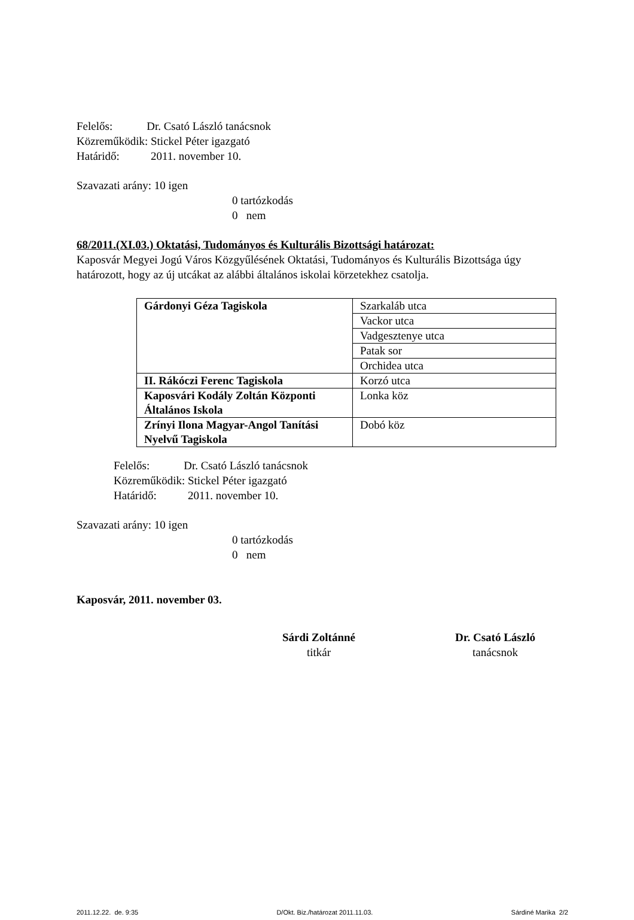Felelős: Dr. Csató László tanácsnok
Közreműködik: Stickel Péter igazgató
Határidő: 2011. november 10.
Szavazati arány: 10 igen
0 tartózkodás
0 nem
68/2011.(XI.03.) Oktatási, Tudományos és Kulturális Bizottsági határozat:
Kaposvár Megyei Jogú Város Közgyűlésének Oktatási, Tudományos és Kulturális Bizottsága úgy határozott, hogy az új utcákat az alábbi általános iskolai körzetekhez csatolja.
| Gárdonyi Géza Tagiskola | Szarkaláb utca |
| | Vackor utca |
| | Vadgesztenye utca |
| | Patak sor |
| | Orchidea utca |
| II. Rákóczi Ferenc Tagiskola | Korzó utca |
| Kaposvári Kodály Zoltán Központi Általános Iskola | Lonka köz |
| Zrínyi Ilona Magyar-Angol Tanítási Nyelvű Tagiskola | Dobó köz |
Felelős: Dr. Csató László tanácsnok
Közreműködik: Stickel Péter igazgató
Határidő: 2011. november 10.
Szavazati arány: 10 igen
0 tartózkodás
0 nem
Kaposvár, 2011. november 03.
Sárdi Zoltánné
titkár
Dr. Csató László
tanácsnok
2011.12.22. de. 9:35 D/Okt. Biz./határozat 2011.11.03. Sárdiné Marika 2/2